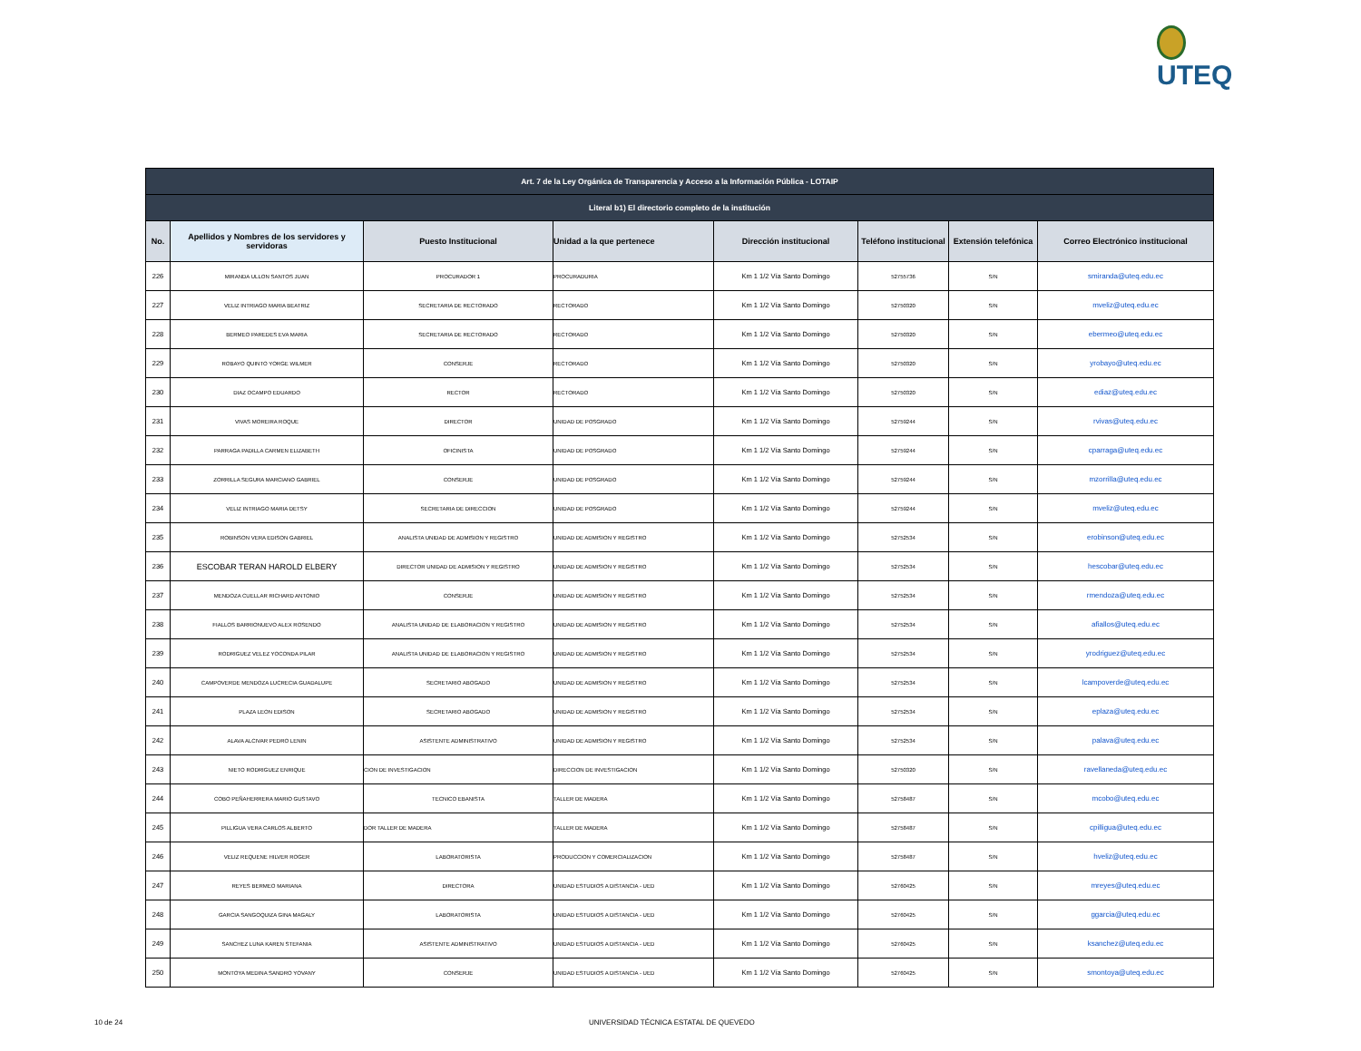UTEQ
| Art. 7 de la Ley Orgánica de Transparencia y Acceso a la Información Pública - LOTAIP | | | | | | | |
| --- | --- | --- | --- | --- | --- | --- | --- |
| Literal b1) El directorio completo de la institución | | | | | | | |
| No. | Apellidos y Nombres de los servidores y servidoras | Puesto Institucional | Unidad a la que pertenece | Dirección institucional | Teléfono institucional | Extensión telefónica | Correo Electrónico institucional |
| 226 | MIRANDA ULLON SANTOS JUAN | PROCURADOR 1 | PROCURADURIA | Km 1 1/2 Vía Santo Domingo | 52755736 | S/N | smiranda@uteq.edu.ec |
| 227 | VELIZ INTRIAGO MARIA BEATRIZ | SECRETARIA DE RECTORADO | RECTORADO | Km 1 1/2 Vía Santo Domingo | 52750320 | S/N | mveliz@uteq.edu.ec |
| 228 | BERMEO PAREDES EVA MARIA | SECRETARIA DE RECTORADO | RECTORADO | Km 1 1/2 Vía Santo Domingo | 52750320 | S/N | ebermeo@uteq.edu.ec |
| 229 | ROBAYO QUINTO YORGE WILMER | CONSERJE | RECTORADO | Km 1 1/2 Vía Santo Domingo | 52750320 | S/N | yrobayo@uteq.edu.ec |
| 230 | DIAZ OCAMPO EDUARDO | RECTOR | RECTORADO | Km 1 1/2 Vía Santo Domingo | 52750320 | S/N | ediaz@uteq.edu.ec |
| 231 | VIVAS MOREIRA ROQUE | DIRECTOR | UNIDAD DE POSGRADO | Km 1 1/2 Vía Santo Domingo | 52759244 | S/N | rvivas@uteq.edu.ec |
| 232 | PARRAGA PADILLA CARMEN ELIZABETH | OFICINISTA | UNIDAD DE POSGRADO | Km 1 1/2 Vía Santo Domingo | 52759244 | S/N | cparraga@uteq.edu.ec |
| 233 | ZORRILLA SEGURA MARCIANO GABRIEL | CONSERJE | UNIDAD DE POSGRADO | Km 1 1/2 Vía Santo Domingo | 52759244 | S/N | mzorrilla@uteq.edu.ec |
| 234 | VELIZ INTRIAGO MARIA DETSY | SECRETARIA DE DIRECCION | UNIDAD DE POSGRADO | Km 1 1/2 Vía Santo Domingo | 52759244 | S/N | mveliz@uteq.edu.ec |
| 235 | ROBINSON VERA EDISON GABRIEL | ANALISTA UNIDAD DE ADMISION Y REGISTRO | UNIDAD DE ADMISION Y REGISTRO | Km 1 1/2 Vía Santo Domingo | 52752534 | S/N | erobinson@uteq.edu.ec |
| 236 | ESCOBAR TERAN HAROLD ELBERY | DIRECTOR UNIDAD DE ADMISION Y REGISTRO | UNIDAD DE ADMISION Y REGISTRO | Km 1 1/2 Vía Santo Domingo | 52752534 | S/N | hescobar@uteq.edu.ec |
| 237 | MENDOZA CUELLAR RICHARD ANTONIO | CONSERJE | UNIDAD DE ADMISION Y REGISTRO | Km 1 1/2 Vía Santo Domingo | 52752534 | S/N | rmendoza@uteq.edu.ec |
| 238 | FIALLOS BARRIONUEVO ALEX ROSENDO | ANALISTA UNIDAD DE ELABORACION Y REGISTRO | UNIDAD DE ADMISION Y REGISTRO | Km 1 1/2 Vía Santo Domingo | 52752534 | S/N | afiallos@uteq.edu.ec |
| 239 | RODRIGUEZ VELEZ YOCONDA PILAR | ANALISTA UNIDAD DE ELABORACION Y REGISTRO | UNIDAD DE ADMISION Y REGISTRO | Km 1 1/2 Vía Santo Domingo | 52752534 | S/N | yrodriguez@uteq.edu.ec |
| 240 | CAMPOVERDE MENDOZA LUCRECIA GUADALUPE | SECRETARIO ABOGADO | UNIDAD DE ADMISION Y REGISTRO | Km 1 1/2 Vía Santo Domingo | 52752534 | S/N | lcampoverde@uteq.edu.ec |
| 241 | PLAZA LEON EDISON | SECRETARIO ABOGADO | UNIDAD DE ADMISION Y REGISTRO | Km 1 1/2 Vía Santo Domingo | 52752534 | S/N | eplaza@uteq.edu.ec |
| 242 | ALAVA ALCIVAR PEDRO LENIN | ASISTENTE ADMINISTRATIVO | UNIDAD DE ADMISION Y REGISTRO | Km 1 1/2 Vía Santo Domingo | 52752534 | S/N | palava@uteq.edu.ec |
| 243 | NIETO RODRIGUEZ ENRIQUE | CION DE INVESTIGACION | DIRECCION DE INVESTIGACION | Km 1 1/2 Vía Santo Domingo | 52750320 | S/N | ravellaneda@uteq.edu.ec |
| 244 | COBO PEÑAHERRERA MARIO GUSTAVO | TECNICO EBANISTA | TALLER DE MADERA | Km 1 1/2 Vía Santo Domingo | 52758487 | S/N | mcobo@uteq.edu.ec |
| 245 | PILLIGUA VERA CARLOS ALBERTO | DOR TALLER DE MADERA | TALLER DE MADERA | Km 1 1/2 Vía Santo Domingo | 52758487 | S/N | cpilligua@uteq.edu.ec |
| 246 | VELIZ REQUENE HILVER ROGER | LABORATORISTA | PRODUCCION Y COMERCIALIZACION | Km 1 1/2 Vía Santo Domingo | 52758487 | S/N | hveliz@uteq.edu.ec |
| 247 | REYES BERMEO MARIANA | DIRECTORA | UNIDAD ESTUDIOS A DISTANCIA - UED | Km 1 1/2 Vía Santo Domingo | 52760425 | S/N | mreyes@uteq.edu.ec |
| 248 | GARCIA SANGOQUIZA GINA MAGALY | LABORATORISTA | UNIDAD ESTUDIOS A DISTANCIA - UED | Km 1 1/2 Vía Santo Domingo | 52760425 | S/N | ggarcia@uteq.edu.ec |
| 249 | SANCHEZ LUNA KAREN STEFANIA | ASISTENTE ADMINISTRATIVO | UNIDAD ESTUDIOS A DISTANCIA - UED | Km 1 1/2 Vía Santo Domingo | 52760425 | S/N | ksanchez@uteq.edu.ec |
| 250 | MONTOYA MEDINA SANDRO YOVANY | CONSERJE | UNIDAD ESTUDIOS A DISTANCIA - UED | Km 1 1/2 Vía Santo Domingo | 52760425 | S/N | smontoya@uteq.edu.ec |
10 de 24
UNIVERSIDAD TÉCNICA ESTATAL DE QUEVEDO